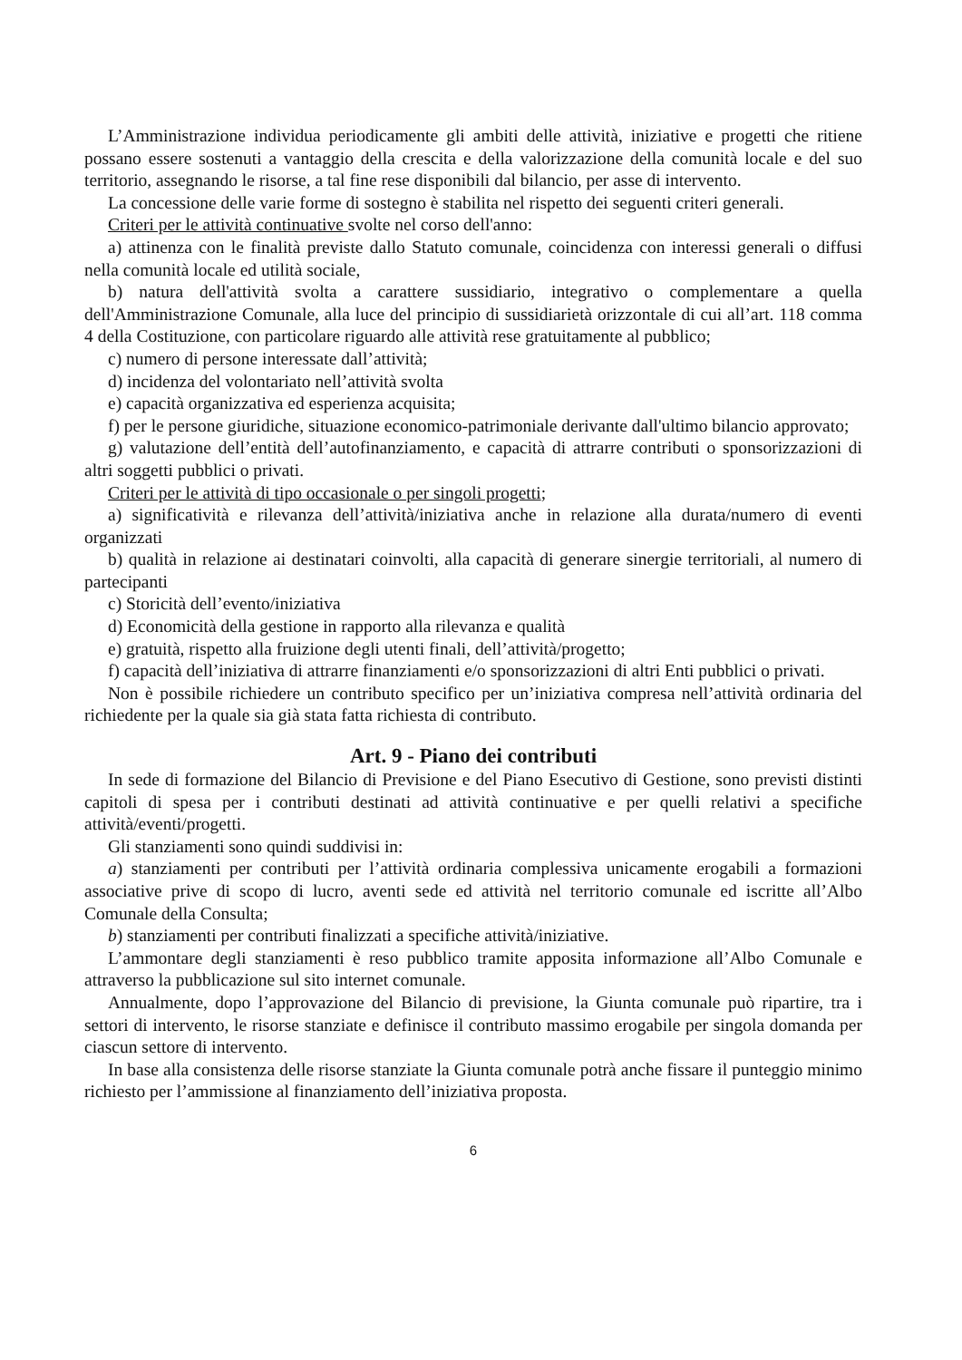L’Amministrazione individua periodicamente gli ambiti delle attività, iniziative e progetti che ritiene possano essere sostenuti a vantaggio della crescita e della valorizzazione della comunità locale e del suo territorio, assegnando le risorse, a tal fine rese disponibili dal bilancio, per asse di intervento.
La concessione delle varie forme di sostegno è stabilita nel rispetto dei seguenti criteri generali.
Criteri per le attività continuative svolte nel corso dell'anno:
a) attinenza con le finalità previste dallo Statuto comunale, coincidenza con interessi generali o diffusi nella comunità locale ed utilità sociale,
b) natura dell'attività svolta a carattere sussidiario, integrativo o complementare a quella dell'Amministrazione Comunale, alla luce del principio di sussidiarietà orizzontale di cui all’art. 118 comma 4 della Costituzione, con particolare riguardo alle attività rese gratuitamente al pubblico;
c) numero di persone interessate dall’attività;
d) incidenza del volontariato nell’attività svolta
e) capacità organizzativa ed esperienza acquisita;
f) per le persone giuridiche, situazione economico-patrimoniale derivante dall'ultimo bilancio approvato;
g) valutazione dell’entità dell’autofinanziamento, e capacità di attrarre contributi o sponsorizzazioni di altri soggetti pubblici o privati.
Criteri per le attività di tipo occasionale o per singoli progetti;
a) significatività e rilevanza dell’attività/iniziativa anche in relazione alla durata/numero di eventi organizzati
b) qualità in relazione ai destinatari coinvolti, alla capacità di generare sinergie territoriali, al numero di partecipanti
c) Storicità dell’evento/iniziativa
d) Economicità della gestione in rapporto alla rilevanza e qualità
e) gratuità, rispetto alla fruizione degli utenti finali, dell’attività/progetto;
f) capacità dell’iniziativa di attrarre finanziamenti e/o sponsorizzazioni di altri Enti pubblici o privati.
Non è possibile richiedere un contributo specifico per un’iniziativa compresa nell’attività ordinaria del richiedente per la quale sia già stata fatta richiesta di contributo.
Art. 9 - Piano dei contributi
In sede di formazione del Bilancio di Previsione e del Piano Esecutivo di Gestione, sono previsti distinti capitoli di spesa per i contributi destinati ad attività continuative e per quelli relativi a specifiche attività/eventi/progetti.
Gli stanziamenti sono quindi suddivisi in:
a) stanziamenti per contributi per l’attività ordinaria complessiva unicamente erogabili a formazioni associative prive di scopo di lucro, aventi sede ed attività nel territorio comunale ed iscritte all’Albo Comunale della Consulta;
b) stanziamenti per contributi finalizzati a specifiche attività/iniziative.
L’ammontare degli stanziamenti è reso pubblico tramite apposita informazione all’Albo Comunale e attraverso la pubblicazione sul sito internet comunale.
Annualmente, dopo l’approvazione del Bilancio di previsione, la Giunta comunale può ripartire, tra i settori di intervento, le risorse stanziate e definisce il contributo massimo erogabile per singola domanda per ciascun settore di intervento.
In base alla consistenza delle risorse stanziate la Giunta comunale potrà anche fissare il punteggio minimo richiesto per l’ammissione al finanziamento dell’iniziativa proposta.
6